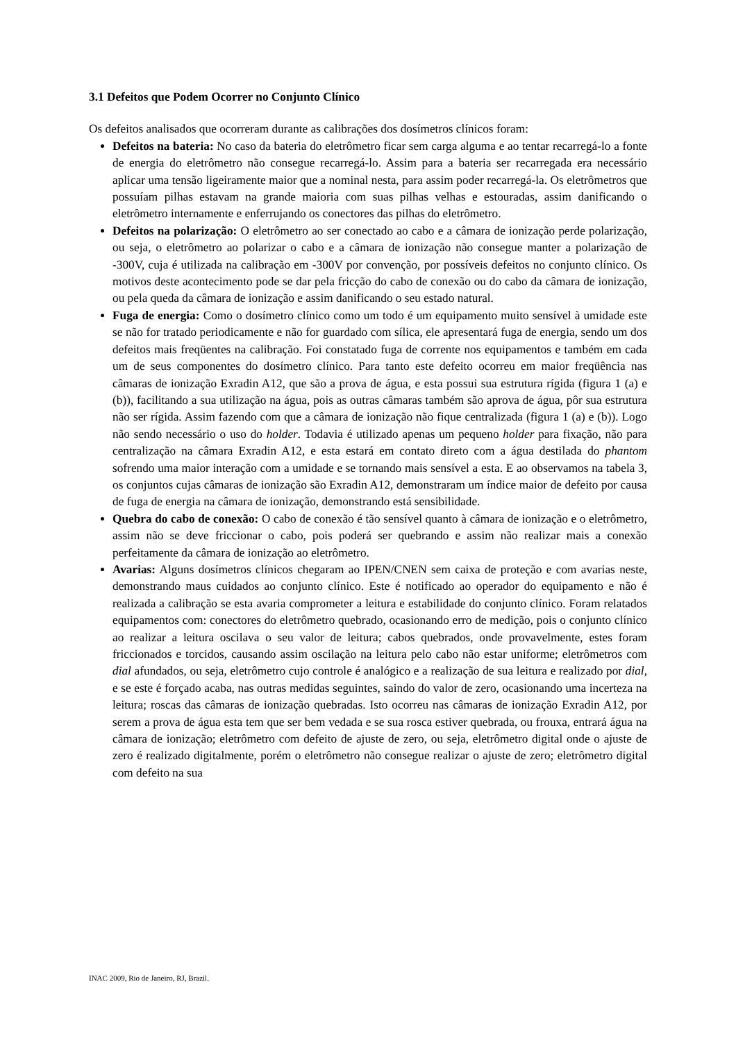3.1 Defeitos que Podem Ocorrer no Conjunto Clínico
Os defeitos analisados que ocorreram durante as calibrações dos dosímetros clínicos foram:
Defeitos na bateria: No caso da bateria do eletrômetro ficar sem carga alguma e ao tentar recarregá-lo a fonte de energia do eletrômetro não consegue recarregá-lo. Assim para a bateria ser recarregada era necessário aplicar uma tensão ligeiramente maior que a nominal nesta, para assim poder recarregá-la. Os eletrômetros que possuíam pilhas estavam na grande maioria com suas pilhas velhas e estouradas, assim danificando o eletrômetro internamente e enferrujando os conectores das pilhas do eletrômetro.
Defeitos na polarização: O eletrômetro ao ser conectado ao cabo e a câmara de ionização perde polarização, ou seja, o eletrômetro ao polarizar o cabo e a câmara de ionização não consegue manter a polarização de -300V, cuja é utilizada na calibração em -300V por convenção, por possíveis defeitos no conjunto clínico. Os motivos deste acontecimento pode se dar pela fricção do cabo de conexão ou do cabo da câmara de ionização, ou pela queda da câmara de ionização e assim danificando o seu estado natural.
Fuga de energia: Como o dosímetro clínico como um todo é um equipamento muito sensível à umidade este se não for tratado periodicamente e não for guardado com sílica, ele apresentará fuga de energia, sendo um dos defeitos mais freqüentes na calibração. Foi constatado fuga de corrente nos equipamentos e também em cada um de seus componentes do dosímetro clínico. Para tanto este defeito ocorreu em maior freqüência nas câmaras de ionização Exradin A12, que são a prova de água, e esta possui sua estrutura rígida (figura 1 (a) e (b)), facilitando a sua utilização na água, pois as outras câmaras também são aprova de água, pôr sua estrutura não ser rígida. Assim fazendo com que a câmara de ionização não fique centralizada (figura 1 (a) e (b)). Logo não sendo necessário o uso do holder. Todavia é utilizado apenas um pequeno holder para fixação, não para centralização na câmara Exradin A12, e esta estará em contato direto com a água destilada do phantom sofrendo uma maior interação com a umidade e se tornando mais sensível a esta. E ao observamos na tabela 3, os conjuntos cujas câmaras de ionização são Exradin A12, demonstraram um índice maior de defeito por causa de fuga de energia na câmara de ionização, demonstrando está sensibilidade.
Quebra do cabo de conexão: O cabo de conexão é tão sensível quanto à câmara de ionização e o eletrômetro, assim não se deve friccionar o cabo, pois poderá ser quebrando e assim não realizar mais a conexão perfeitamente da câmara de ionização ao eletrômetro.
Avarias: Alguns dosímetros clínicos chegaram ao IPEN/CNEN sem caixa de proteção e com avarias neste, demonstrando maus cuidados ao conjunto clínico. Este é notificado ao operador do equipamento e não é realizada a calibração se esta avaria comprometer a leitura e estabilidade do conjunto clínico. Foram relatados equipamentos com: conectores do eletrômetro quebrado, ocasionando erro de medição, pois o conjunto clínico ao realizar a leitura oscilava o seu valor de leitura; cabos quebrados, onde provavelmente, estes foram friccionados e torcidos, causando assim oscilação na leitura pelo cabo não estar uniforme; eletrômetros com dial afundados, ou seja, eletrômetro cujo controle é analógico e a realização de sua leitura e realizado por dial, e se este é forçado acaba, nas outras medidas seguintes, saindo do valor de zero, ocasionando uma incerteza na leitura; roscas das câmaras de ionização quebradas. Isto ocorreu nas câmaras de ionização Exradin A12, por serem a prova de água esta tem que ser bem vedada e se sua rosca estiver quebrada, ou frouxa, entrará água na câmara de ionização; eletrômetro com defeito de ajuste de zero, ou seja, eletrômetro digital onde o ajuste de zero é realizado digitalmente, porém o eletrômetro não consegue realizar o ajuste de zero; eletrômetro digital com defeito na sua
INAC 2009, Rio de Janeiro, RJ, Brazil.